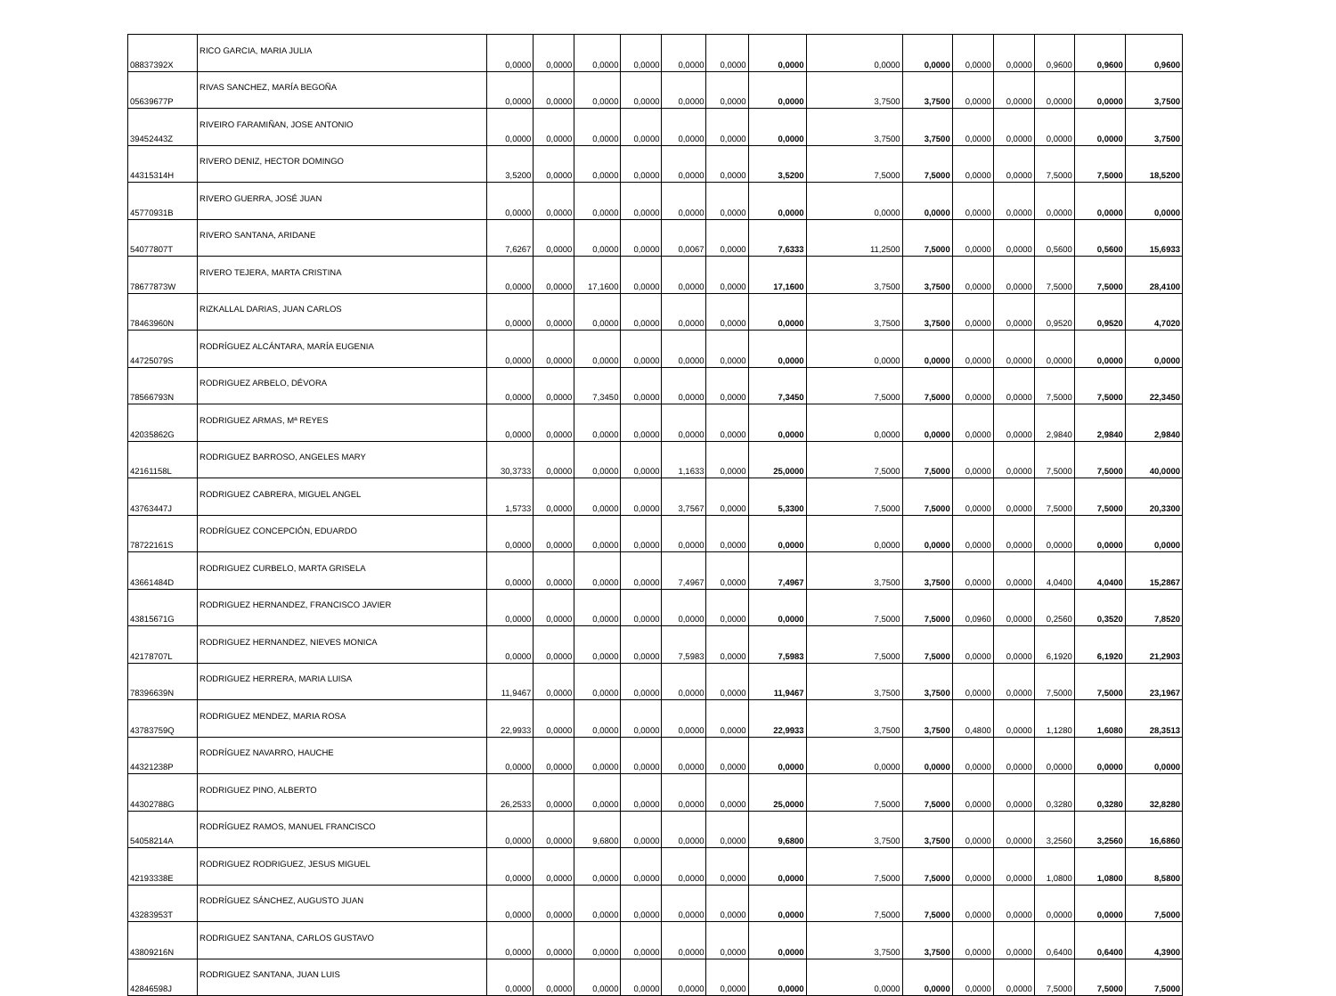| 08837392X | RICO GARCIA, MARIA JULIA | 0,0000 | 0,0000 | 0,0000 | 0,0000 | 0,0000 | 0,0000 | 0,0000 | 0,0000 | 0,0000 | 0,0000 | 0,0000 | 0,9600 | 0,9600 | 0,9600 |
| 05639677P | RIVAS SANCHEZ, MARÍA BEGOÑA | 0,0000 | 0,0000 | 0,0000 | 0,0000 | 0,0000 | 0,0000 | 0,0000 | 3,7500 | 3,7500 | 0,0000 | 0,0000 | 0,0000 | 0,0000 | 3,7500 |
| 39452443Z | RIVEIRO FARAMIÑAN, JOSE ANTONIO | 0,0000 | 0,0000 | 0,0000 | 0,0000 | 0,0000 | 0,0000 | 0,0000 | 3,7500 | 3,7500 | 0,0000 | 0,0000 | 0,0000 | 0,0000 | 3,7500 |
| 44315314H | RIVERO DENIZ, HECTOR DOMINGO | 3,5200 | 0,0000 | 0,0000 | 0,0000 | 0,0000 | 0,0000 | 3,5200 | 7,5000 | 7,5000 | 0,0000 | 0,0000 | 7,5000 | 7,5000 | 18,5200 |
| 45770931B | RIVERO GUERRA, JOSÉ JUAN | 0,0000 | 0,0000 | 0,0000 | 0,0000 | 0,0000 | 0,0000 | 0,0000 | 0,0000 | 0,0000 | 0,0000 | 0,0000 | 0,0000 | 0,0000 | 0,0000 |
| 54077807T | RIVERO SANTANA, ARIDANE | 7,6267 | 0,0000 | 0,0000 | 0,0000 | 0,0067 | 0,0000 | 7,6333 | 11,2500 | 7,5000 | 0,0000 | 0,0000 | 0,5600 | 0,5600 | 15,6933 |
| 78677873W | RIVERO TEJERA, MARTA CRISTINA | 0,0000 | 0,0000 | 17,1600 | 0,0000 | 0,0000 | 0,0000 | 17,1600 | 3,7500 | 3,7500 | 0,0000 | 0,0000 | 7,5000 | 7,5000 | 28,4100 |
| 78463960N | RIZKALLAL DARIAS, JUAN CARLOS | 0,0000 | 0,0000 | 0,0000 | 0,0000 | 0,0000 | 0,0000 | 0,0000 | 3,7500 | 3,7500 | 0,0000 | 0,0000 | 0,9520 | 0,9520 | 4,7020 |
| 44725079S | RODRÍGUEZ ALCÁNTARA, MARÍA EUGENIA | 0,0000 | 0,0000 | 0,0000 | 0,0000 | 0,0000 | 0,0000 | 0,0000 | 0,0000 | 0,0000 | 0,0000 | 0,0000 | 0,0000 | 0,0000 | 0,0000 |
| 78566793N | RODRIGUEZ ARBELO, DÉVORA | 0,0000 | 0,0000 | 7,3450 | 0,0000 | 0,0000 | 0,0000 | 7,3450 | 7,5000 | 7,5000 | 0,0000 | 0,0000 | 7,5000 | 7,5000 | 22,3450 |
| 42035862G | RODRIGUEZ ARMAS, Mª REYES | 0,0000 | 0,0000 | 0,0000 | 0,0000 | 0,0000 | 0,0000 | 0,0000 | 0,0000 | 0,0000 | 0,0000 | 0,0000 | 2,9840 | 2,9840 | 2,9840 |
| 42161158L | RODRIGUEZ BARROSO, ANGELES MARY | 30,3733 | 0,0000 | 0,0000 | 0,0000 | 1,1633 | 0,0000 | 25,0000 | 7,5000 | 7,5000 | 0,0000 | 0,0000 | 7,5000 | 7,5000 | 40,0000 |
| 43763447J | RODRIGUEZ CABRERA, MIGUEL ANGEL | 1,5733 | 0,0000 | 0,0000 | 0,0000 | 3,7567 | 0,0000 | 5,3300 | 7,5000 | 7,5000 | 0,0000 | 0,0000 | 7,5000 | 7,5000 | 20,3300 |
| 78722161S | RODRÍGUEZ CONCEPCIÓN, EDUARDO | 0,0000 | 0,0000 | 0,0000 | 0,0000 | 0,0000 | 0,0000 | 0,0000 | 0,0000 | 0,0000 | 0,0000 | 0,0000 | 0,0000 | 0,0000 | 0,0000 |
| 43661484D | RODRIGUEZ CURBELO, MARTA GRISELA | 0,0000 | 0,0000 | 0,0000 | 0,0000 | 7,4967 | 0,0000 | 7,4967 | 3,7500 | 3,7500 | 0,0000 | 0,0000 | 4,0400 | 4,0400 | 15,2867 |
| 43815671G | RODRIGUEZ HERNANDEZ, FRANCISCO JAVIER | 0,0000 | 0,0000 | 0,0000 | 0,0000 | 0,0000 | 0,0000 | 0,0000 | 7,5000 | 7,5000 | 0,0960 | 0,0000 | 0,2560 | 0,3520 | 7,8520 |
| 42178707L | RODRIGUEZ HERNANDEZ, NIEVES MONICA | 0,0000 | 0,0000 | 0,0000 | 0,0000 | 7,5983 | 0,0000 | 7,5983 | 7,5000 | 7,5000 | 0,0000 | 0,0000 | 6,1920 | 6,1920 | 21,2903 |
| 78396639N | RODRIGUEZ HERRERA, MARIA LUISA | 11,9467 | 0,0000 | 0,0000 | 0,0000 | 0,0000 | 0,0000 | 11,9467 | 3,7500 | 3,7500 | 0,0000 | 0,0000 | 7,5000 | 7,5000 | 23,1967 |
| 43783759Q | RODRIGUEZ MENDEZ, MARIA ROSA | 22,9933 | 0,0000 | 0,0000 | 0,0000 | 0,0000 | 0,0000 | 22,9933 | 3,7500 | 3,7500 | 0,4800 | 0,0000 | 1,1280 | 1,6080 | 28,3513 |
| 44321238P | RODRÍGUEZ NAVARRO, HAUCHE | 0,0000 | 0,0000 | 0,0000 | 0,0000 | 0,0000 | 0,0000 | 0,0000 | 0,0000 | 0,0000 | 0,0000 | 0,0000 | 0,0000 | 0,0000 | 0,0000 |
| 44302788G | RODRIGUEZ PINO, ALBERTO | 26,2533 | 0,0000 | 0,0000 | 0,0000 | 0,0000 | 0,0000 | 25,0000 | 7,5000 | 7,5000 | 0,0000 | 0,0000 | 0,3280 | 0,3280 | 32,8280 |
| 54058214A | RODRÍGUEZ RAMOS, MANUEL FRANCISCO | 0,0000 | 0,0000 | 9,6800 | 0,0000 | 0,0000 | 0,0000 | 9,6800 | 3,7500 | 3,7500 | 0,0000 | 0,0000 | 3,2560 | 3,2560 | 16,6860 |
| 42193338E | RODRIGUEZ RODRIGUEZ, JESUS MIGUEL | 0,0000 | 0,0000 | 0,0000 | 0,0000 | 0,0000 | 0,0000 | 0,0000 | 7,5000 | 7,5000 | 0,0000 | 0,0000 | 1,0800 | 1,0800 | 8,5800 |
| 43283953T | RODRÍGUEZ SÁNCHEZ, AUGUSTO JUAN | 0,0000 | 0,0000 | 0,0000 | 0,0000 | 0,0000 | 0,0000 | 0,0000 | 7,5000 | 7,5000 | 0,0000 | 0,0000 | 0,0000 | 0,0000 | 7,5000 |
| 43809216N | RODRIGUEZ SANTANA, CARLOS GUSTAVO | 0,0000 | 0,0000 | 0,0000 | 0,0000 | 0,0000 | 0,0000 | 0,0000 | 3,7500 | 3,7500 | 0,0000 | 0,0000 | 0,6400 | 0,6400 | 4,3900 |
| 42846598J | RODRIGUEZ SANTANA, JUAN LUIS | 0,0000 | 0,0000 | 0,0000 | 0,0000 | 0,0000 | 0,0000 | 0,0000 | 0,0000 | 0,0000 | 0,0000 | 0,0000 | 7,5000 | 7,5000 | 7,5000 |